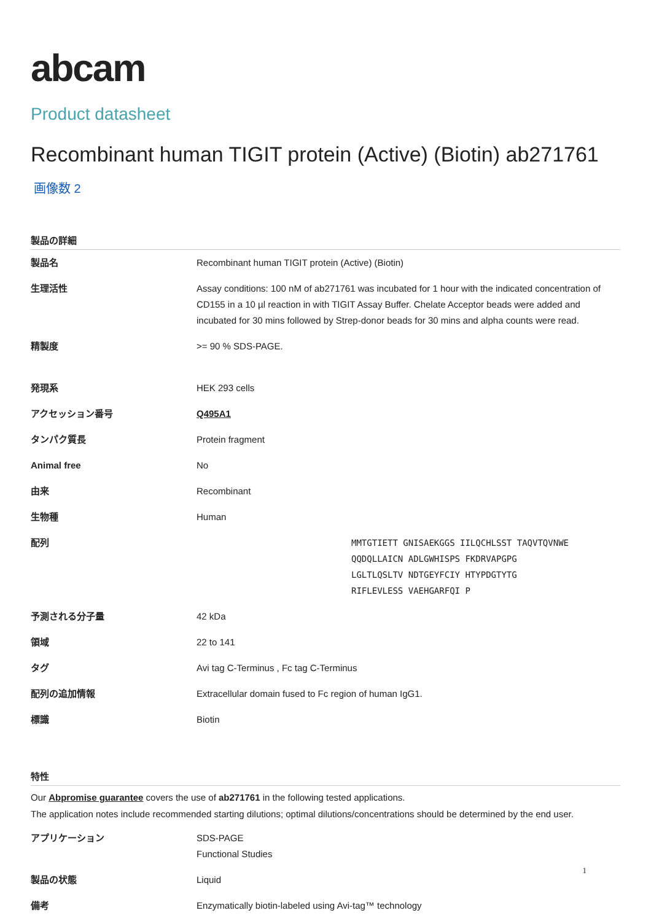abcam
Product datasheet
Recombinant human TIGIT protein (Active) (Biotin) ab271761
画像数 2
製品の詳細
| 製品名 | Recombinant human TIGIT protein (Active) (Biotin) |
| 生理活性 | Assay conditions: 100 nM of ab271761 was incubated for 1 hour with the indicated concentration of CD155 in a 10 µl reaction in with TIGIT Assay Buffer. Chelate Acceptor beads were added and incubated for 30 mins followed by Strep-donor beads for 30 mins and alpha counts were read. |
| 精製度 | >= 90 % SDS-PAGE. |
| 発現系 | HEK 293 cells |
| アクセッション番号 | Q495A1 |
| タンパク質長 | Protein fragment |
| Animal free | No |
| 由来 | Recombinant |
| 生物種 | Human |
| 配列 | MMTGTIETT GNISAEKGGS IILQCHLSST TAQVTQVNWE QQDQLLAICN ADLGWHISPS FKDRVAPGPG LGLTLQSLTV NDTGEYFCIY HTYPDGTYTG RIFLEVLESS VAEHGARFQI P |
| 予測される分子量 | 42 kDa |
| 領域 | 22 to 141 |
| タグ | Avi tag C-Terminus , Fc tag C-Terminus |
| 配列の追加情報 | Extracellular domain fused to Fc region of human IgG1. |
| 標識 | Biotin |
特性
Our Abpromise guarantee covers the use of ab271761 in the following tested applications.
The application notes include recommended starting dilutions; optimal dilutions/concentrations should be determined by the end user.
| アプリケーション | SDS-PAGE Functional Studies |
| 製品の状態 | Liquid |
| 備考 | Enzymatically biotin-labeled using Avi-tag™ technology |
1